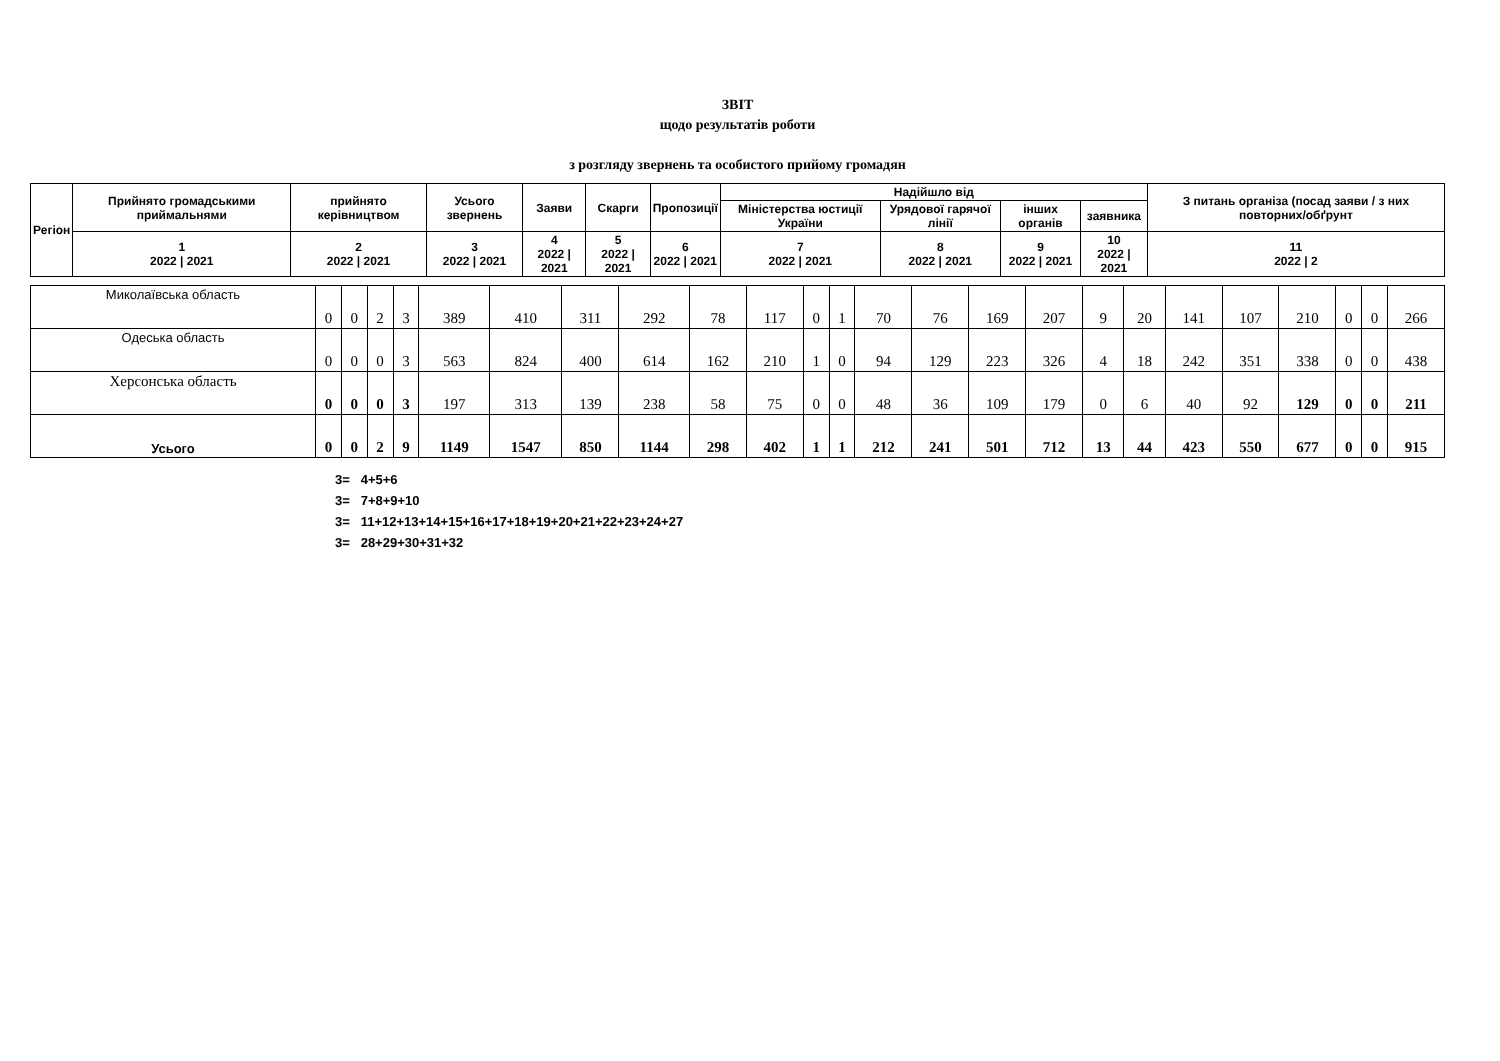ЗВІТ
щодо результатів роботи
з розгляду звернень та особистого прийому громадян
| Регіон | Прийнято громадськими приймальнями | прийнято керівництвом | Усього звернень | Заяви | Скарги | Пропозиції | Надійшло від | | | | З питань організа (посад заяви / з них повторних/обґрунт |
| --- | --- | --- | --- | --- | --- | --- | --- | --- | --- | --- | --- |
| | | | | | | | Міністерства юстиції України | Урядової гарячої лінії | інших органів | заявника | |
| | 1 2022 / 2021 | 2 2022 / 2021 | 3 2022 / 2021 | 4 2022 / 2021 | 5 2022 / 2021 | 6 2022 / 2021 | 7 2022 / 2021 | 8 2022 / 2021 | 9 2022 / 2021 | 10 2022 / 2021 | 11 2022 / 2 |
| Миколаївська область | 0 | 0 | 2 | 3 | 389 | 410 | 311 | 292 | 78 | 117 | 0 | 1 | 70 | 76 | 169 | 207 | 9 | 20 | 141 | 107 | 210 | 0 | 0 | 266 |
| Одеська область | 0 | 0 | 0 | 3 | 563 | 824 | 400 | 614 | 162 | 210 | 1 | 0 | 94 | 129 | 223 | 326 | 4 | 18 | 242 | 351 | 338 | 0 | 0 | 438 |
| Херсонська область | 0 | 0 | 0 | 3 | 197 | 313 | 139 | 238 | 58 | 75 | 0 | 0 | 48 | 36 | 109 | 179 | 0 | 6 | 40 | 92 | 129 | 0 | 0 | 211 |
| Усього | 0 | 0 | 2 | 9 | 1149 | 1547 | 850 | 1144 | 298 | 402 | 1 | 1 | 212 | 241 | 501 | 712 | 13 | 44 | 423 | 550 | 677 | 0 | 0 | 915 |
3= 4+5+6
3= 7+8+9+10
3= 11+12+13+14+15+16+17+18+19+20+21+22+23+24+27
3= 28+29+30+31+32